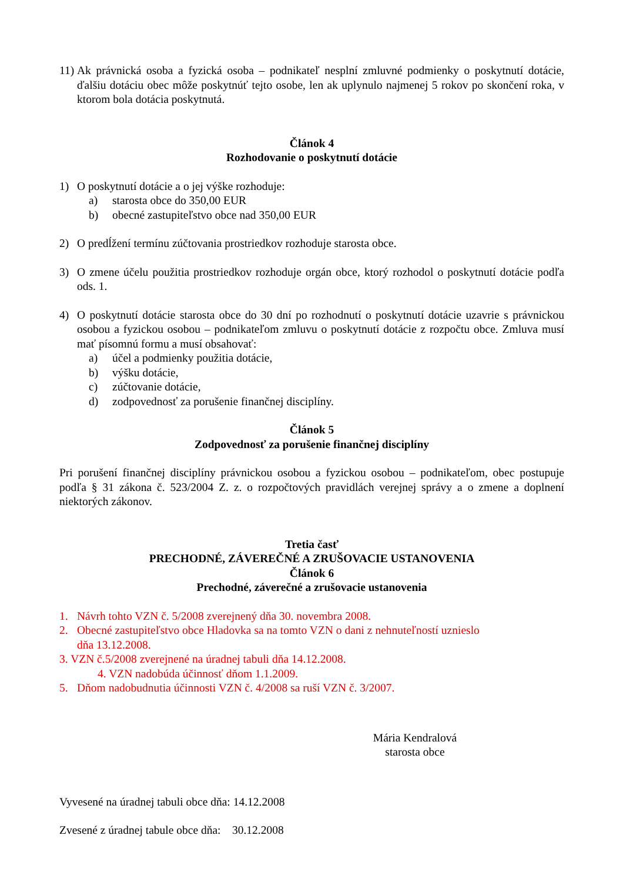11)
Ak právnická osoba a fyzická osoba – podnikateľ nesplní zmluvné podmienky o poskytnutí dotácie, ďalšiu dotáciu obec môže poskytnúť tejto osobe, len ak uplynulo najmenej 5 rokov po skončení roka, v ktorom bola dotácia poskytnutá.
Článok 4
Rozhodovanie o poskytnutí dotácie
1) O poskytnutí dotácie a o jej výške rozhoduje:
a) starosta obce do 350,00 EUR
b) obecné zastupiteľstvo obce nad 350,00 EUR
2) O predĺžení termínu zúčtovania prostriedkov rozhoduje starosta obce.
3) O zmene účelu použitia prostriedkov rozhoduje orgán obce, ktorý rozhodol o poskytnutí dotácie podľa ods. 1.
4) O poskytnutí dotácie starosta obce do 30 dní po rozhodnutí o poskytnutí dotácie uzavrie s právnickou osobou a fyzickou osobou – podnikateľom zmluvu o poskytnutí dotácie z rozpočtu obce. Zmluva musí mať písomnú formu a musí obsahovať:
a) účel a podmienky použitia dotácie,
b) výšku dotácie,
c) zúčtovanie dotácie,
d) zodpovednosť za porušenie finančnej disciplíny.
Článok 5
Zodpovednosť za porušenie finančnej disciplíny
Pri porušení finančnej disciplíny právnickou osobou a fyzickou osobou – podnikateľom, obec postupuje podľa § 31 zákona č. 523/2004 Z. z. o rozpočtových pravidlách verejnej správy a o zmene a doplnení niektorých zákonov.
Tretia časť
PRECHODNÉ, ZÁVEREČNÉ A ZRUŠOVACIE USTANOVENIA
Článok 6
Prechodné, záverečné a zrušovacie ustanovenia
1. Návrh tohto VZN č. 5/2008 zverejnený dňa 30. novembra 2008.
2. Obecné zastupiteľstvo obce Hladovka sa na tomto VZN o dani z nehnuteľností uznieslo
dňa 13.12.2008.
3. VZN č.5/2008 zverejnené na úradnej tabuli dňa 14.12.2008.
4. VZN nadobúda účinnosť dňom 1.1.2009.
5. Dňom nadobudnutia účinnosti VZN č. 4/2008 sa ruší VZN č. 3/2007.
Mária Kendralová
starosta obce
Vyvesené na úradnej tabuli obce dňa: 14.12.2008
Zvesené z úradnej tabule obce dňa: 30.12.2008